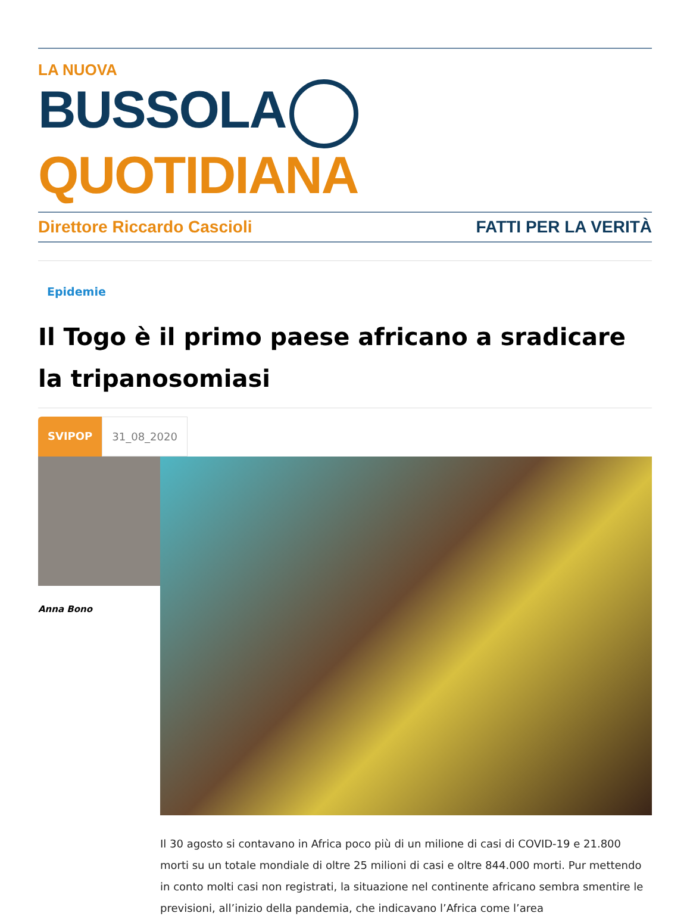LA NUOVA
BUSSOLA QUOTIDIANA
Direttore Riccardo Cascioli FATTI PER LA VERITÀ
Epidemie
Il Togo è il primo paese africano a sradicare la tripanosomiasi
SVIPOP 31_08_2020
Anna Bono
Il 30 agosto si contavano in Africa poco più di un milione di casi di COVID-19 e 21.800 morti su un totale mondiale di oltre 25 milioni di casi e oltre 844.000 morti. Pur mettendo in conto molti casi non registrati, la situazione nel continente africano sembra smentire le previsioni, all’inizio della pandemia, che indicavano l’Africa come l’area